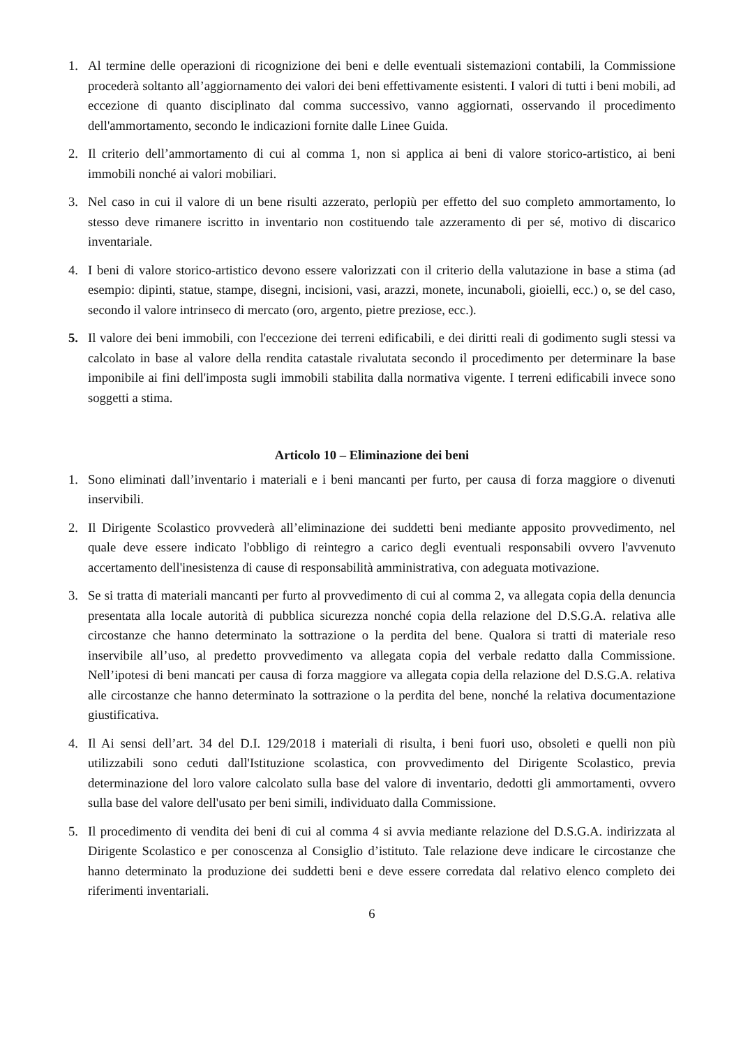1. Al termine delle operazioni di ricognizione dei beni e delle eventuali sistemazioni contabili, la Commissione procederà soltanto all’aggiornamento dei valori dei beni effettivamente esistenti. I valori di tutti i beni mobili, ad eccezione di quanto disciplinato dal comma successivo, vanno aggiornati, osservando il procedimento dell'ammortamento, secondo le indicazioni fornite dalle Linee Guida.
2. Il criterio dell’ammortamento di cui al comma 1, non si applica ai beni di valore storico-artistico, ai beni immobili nonché ai valori mobiliari.
3. Nel caso in cui il valore di un bene risulti azzerato, perlopiù per effetto del suo completo ammortamento, lo stesso deve rimanere iscritto in inventario non costituendo tale azzeramento di per sé, motivo di discarico inventariale.
4. I beni di valore storico-artistico devono essere valorizzati con il criterio della valutazione in base a stima (ad esempio: dipinti, statue, stampe, disegni, incisioni, vasi, arazzi, monete, incunaboli, gioielli, ecc.) o, se del caso, secondo il valore intrinseco di mercato (oro, argento, pietre preziose, ecc.).
5. Il valore dei beni immobili, con l'eccezione dei terreni edificabili, e dei diritti reali di godimento sugli stessi va calcolato in base al valore della rendita catastale rivalutata secondo il procedimento per determinare la base imponibile ai fini dell'imposta sugli immobili stabilita dalla normativa vigente. I terreni edificabili invece sono soggetti a stima.
Articolo 10 – Eliminazione dei beni
1. Sono eliminati dall’inventario i materiali e i beni mancanti per furto, per causa di forza maggiore o divenuti inservibili.
2. Il Dirigente Scolastico provvederà all’eliminazione dei suddetti beni mediante apposito provvedimento, nel quale deve essere indicato l'obbligo di reintegro a carico degli eventuali responsabili ovvero l'avvenuto accertamento dell'inesistenza di cause di responsabilità amministrativa, con adeguata motivazione.
3. Se si tratta di materiali mancanti per furto al provvedimento di cui al comma 2, va allegata copia della denuncia presentata alla locale autorità di pubblica sicurezza nonché copia della relazione del D.S.G.A. relativa alle circostanze che hanno determinato la sottrazione o la perdita del bene. Qualora si tratti di materiale reso inservibile all’uso, al predetto provvedimento va allegata copia del verbale redatto dalla Commissione. Nell’ipotesi di beni mancati per causa di forza maggiore va allegata copia della relazione del D.S.G.A. relativa alle circostanze che hanno determinato la sottrazione o la perdita del bene, nonché la relativa documentazione giustificativa.
4. Il Ai sensi dell’art. 34 del D.I. 129/2018 i materiali di risulta, i beni fuori uso, obsoleti e quelli non più utilizzabili sono ceduti dall'Istituzione scolastica, con provvedimento del Dirigente Scolastico, previa determinazione del loro valore calcolato sulla base del valore di inventario, dedotti gli ammortamenti, ovvero sulla base del valore dell'usato per beni simili, individuato dalla Commissione.
5. Il procedimento di vendita dei beni di cui al comma 4 si avvia mediante relazione del D.S.G.A. indirizzata al Dirigente Scolastico e per conoscenza al Consiglio d’istituto. Tale relazione deve indicare le circostanze che hanno determinato la produzione dei suddetti beni e deve essere corredata dal relativo elenco completo dei riferimenti inventariali.
6